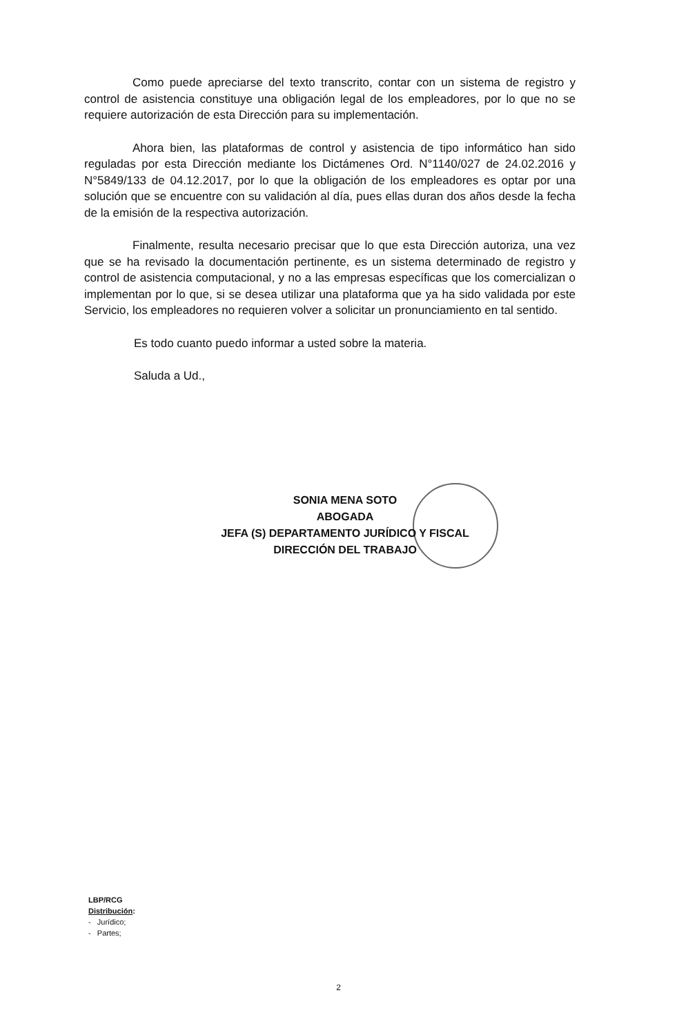Como puede apreciarse del texto transcrito, contar con un sistema de registro y control de asistencia constituye una obligación legal de los empleadores, por lo que no se requiere autorización de esta Dirección para su implementación.
Ahora bien, las plataformas de control y asistencia de tipo informático han sido reguladas por esta Dirección mediante los Dictámenes Ord. N°1140/027 de 24.02.2016 y N°5849/133 de 04.12.2017, por lo que la obligación de los empleadores es optar por una solución que se encuentre con su validación al día, pues ellas duran dos años desde la fecha de la emisión de la respectiva autorización.
Finalmente, resulta necesario precisar que lo que esta Dirección autoriza, una vez que se ha revisado la documentación pertinente, es un sistema determinado de registro y control de asistencia computacional, y no a las empresas específicas que los comercializan o implementan por lo que, si se desea utilizar una plataforma que ya ha sido validada por este Servicio, los empleadores no requieren volver a solicitar un pronunciamiento en tal sentido.
Es todo cuanto puedo informar a usted sobre la materia.
Saluda a Ud.,
SONIA MENA SOTO
ABOGADA
JEFA (S) DEPARTAMENTO JURÍDICO Y FISCAL
DIRECCIÓN DEL TRABAJO
LBP/RCG
Distribución:
- Jurídico;
- Partes;
2